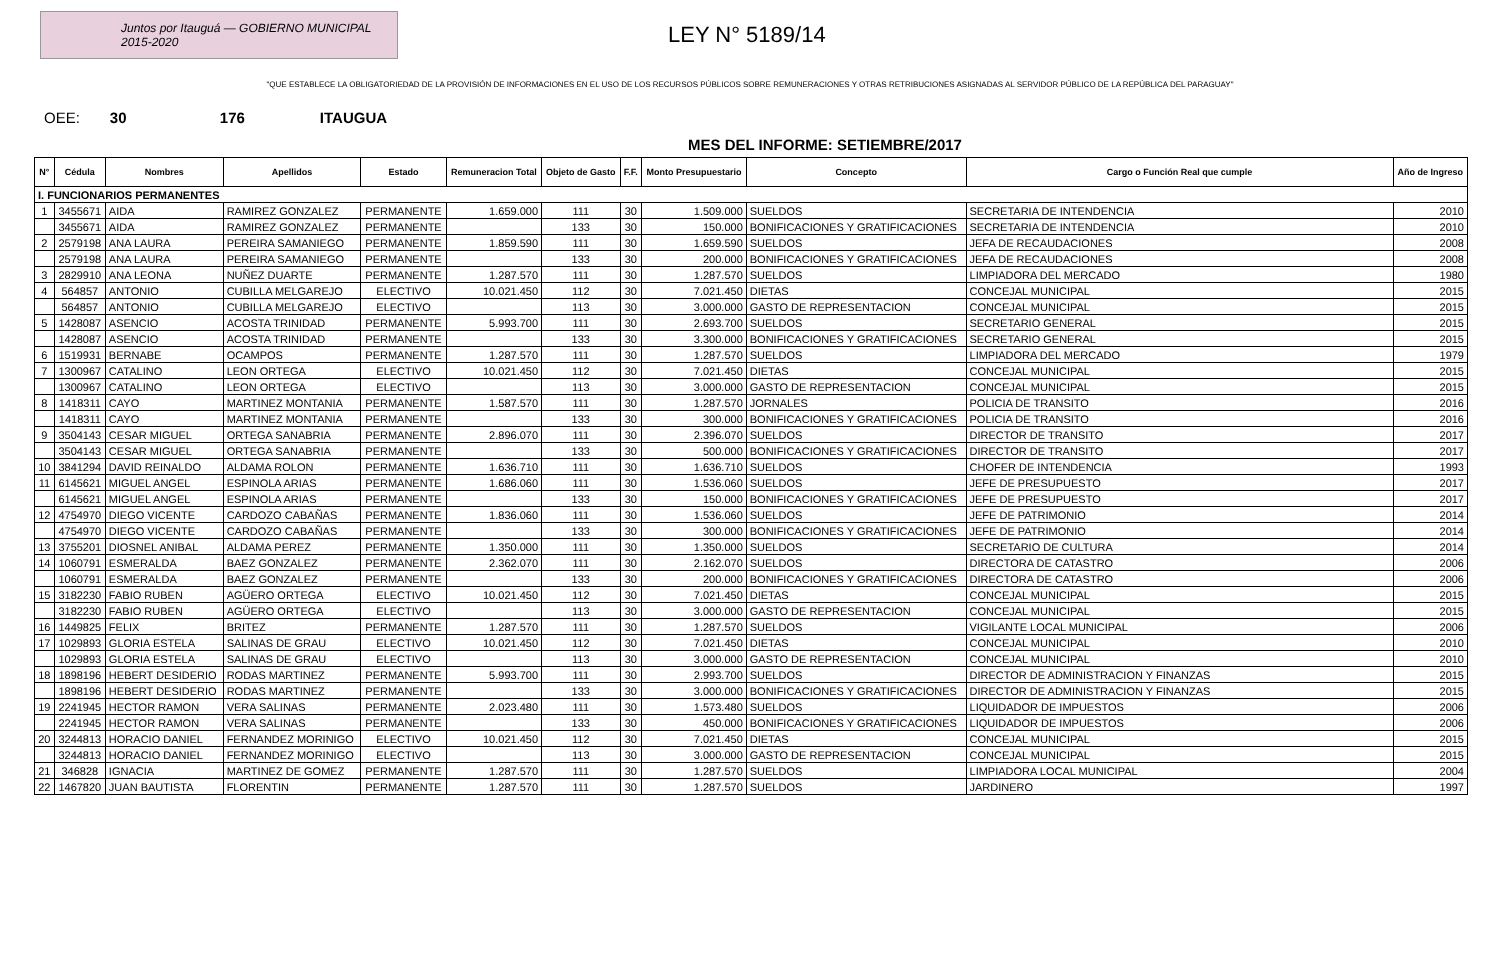Juntos por Itauguá — GOBIERNO MUNICIPAL 2015-2020
LEY N° 5189/14
"QUE ESTABLECE LA OBLIGATORIEDAD DE LA PROVISIÓN DE INFORMACIONES EN EL USO DE LOS RECURSOS PÚBLICOS SOBRE REMUNERACIONES Y OTRAS RETRIBUCIONES ASIGNADAS AL SERVIDOR PÚBLICO DE LA REPÚBLICA DEL PARAGUAY"
OEE: 30 176 ITAUGUA
MES DEL INFORME: SETIEMBRE/2017
| N° | Cédula | Nombres | Apellidos | Estado | Remuneracion Total | Objeto de Gasto | F.F. | Monto Presupuestario | Concepto | Cargo o Función Real que cumple | Año de Ingreso |
| --- | --- | --- | --- | --- | --- | --- | --- | --- | --- | --- | --- |
| I. FUNCIONARIOS PERMANENTES | | | | | | | | | | | |
| 1 | 3455671 | AIDA | RAMIREZ GONZALEZ | PERMANENTE | 1.659.000 | 111 | 30 | 1.509.000 | SUELDOS | SECRETARIA DE INTENDENCIA | 2010 |
| | 3455671 | AIDA | RAMIREZ GONZALEZ | PERMANENTE | | 133 | 30 | 150.000 | BONIFICACIONES Y GRATIFICACIONES | SECRETARIA DE INTENDENCIA | 2010 |
| 2 | 2579198 | ANA LAURA | PEREIRA SAMANIEGO | PERMANENTE | 1.859.590 | 111 | 30 | 1.659.590 | SUELDOS | JEFA DE RECAUDACIONES | 2008 |
| | 2579198 | ANA LAURA | PEREIRA SAMANIEGO | PERMANENTE | | 133 | 30 | 200.000 | BONIFICACIONES Y GRATIFICACIONES | JEFA DE RECAUDACIONES | 2008 |
| 3 | 2829910 | ANA LEONA | NUÑEZ DUARTE | PERMANENTE | 1.287.570 | 111 | 30 | 1.287.570 | SUELDOS | LIMPIADORA DEL MERCADO | 1980 |
| 4 | 564857 | ANTONIO | CUBILLA MELGAREJO | ELECTIVO | 10.021.450 | 112 | 30 | 7.021.450 | DIETAS | CONCEJAL MUNICIPAL | 2015 |
| | 564857 | ANTONIO | CUBILLA MELGAREJO | ELECTIVO | | 113 | 30 | 3.000.000 | GASTO DE REPRESENTACION | CONCEJAL MUNICIPAL | 2015 |
| 5 | 1428087 | ASENCIO | ACOSTA TRINIDAD | PERMANENTE | 5.993.700 | 111 | 30 | 2.693.700 | SUELDOS | SECRETARIO GENERAL | 2015 |
| | 1428087 | ASENCIO | ACOSTA TRINIDAD | PERMANENTE | | 133 | 30 | 3.300.000 | BONIFICACIONES Y GRATIFICACIONES | SECRETARIO GENERAL | 2015 |
| 6 | 1519931 | BERNABE | OCAMPOS | PERMANENTE | 1.287.570 | 111 | 30 | 1.287.570 | SUELDOS | LIMPIADORA DEL MERCADO | 1979 |
| 7 | 1300967 | CATALINO | LEON ORTEGA | ELECTIVO | 10.021.450 | 112 | 30 | 7.021.450 | DIETAS | CONCEJAL MUNICIPAL | 2015 |
| | 1300967 | CATALINO | LEON ORTEGA | ELECTIVO | | 113 | 30 | 3.000.000 | GASTO DE REPRESENTACION | CONCEJAL MUNICIPAL | 2015 |
| 8 | 1418311 | CAYO | MARTINEZ MONTANIA | PERMANENTE | 1.587.570 | 111 | 30 | 1.287.570 | JORNALES | POLICIA DE TRANSITO | 2016 |
| | 1418311 | CAYO | MARTINEZ MONTANIA | PERMANENTE | | 133 | 30 | 300.000 | BONIFICACIONES Y GRATIFICACIONES | POLICIA DE TRANSITO | 2016 |
| 9 | 3504143 | CESAR MIGUEL | ORTEGA SANABRIA | PERMANENTE | 2.896.070 | 111 | 30 | 2.396.070 | SUELDOS | DIRECTOR DE TRANSITO | 2017 |
| | 3504143 | CESAR MIGUEL | ORTEGA SANABRIA | PERMANENTE | | 133 | 30 | 500.000 | BONIFICACIONES Y GRATIFICACIONES | DIRECTOR DE TRANSITO | 2017 |
| 10 | 3841294 | DAVID REINALDO | ALDAMA ROLON | PERMANENTE | 1.636.710 | 111 | 30 | 1.636.710 | SUELDOS | CHOFER DE INTENDENCIA | 1993 |
| 11 | 6145621 | MIGUEL ANGEL | ESPINOLA ARIAS | PERMANENTE | 1.686.060 | 111 | 30 | 1.536.060 | SUELDOS | JEFE DE PRESUPUESTO | 2017 |
| | 6145621 | MIGUEL ANGEL | ESPINOLA ARIAS | PERMANENTE | | 133 | 30 | 150.000 | BONIFICACIONES Y GRATIFICACIONES | JEFE DE PRESUPUESTO | 2017 |
| 12 | 4754970 | DIEGO VICENTE | CARDOZO CABAÑAS | PERMANENTE | 1.836.060 | 111 | 30 | 1.536.060 | SUELDOS | JEFE DE PATRIMONIO | 2014 |
| | 4754970 | DIEGO VICENTE | CARDOZO CABAÑAS | PERMANENTE | | 133 | 30 | 300.000 | BONIFICACIONES Y GRATIFICACIONES | JEFE DE PATRIMONIO | 2014 |
| 13 | 3755201 | DIOSNEL ANIBAL | ALDAMA PEREZ | PERMANENTE | 1.350.000 | 111 | 30 | 1.350.000 | SUELDOS | SECRETARIO DE CULTURA | 2014 |
| 14 | 1060791 | ESMERALDA | BAEZ GONZALEZ | PERMANENTE | 2.362.070 | 111 | 30 | 2.162.070 | SUELDOS | DIRECTORA DE CATASTRO | 2006 |
| | 1060791 | ESMERALDA | BAEZ GONZALEZ | PERMANENTE | | 133 | 30 | 200.000 | BONIFICACIONES Y GRATIFICACIONES | DIRECTORA DE CATASTRO | 2006 |
| 15 | 3182230 | FABIO RUBEN | AGÜERO ORTEGA | ELECTIVO | 10.021.450 | 112 | 30 | 7.021.450 | DIETAS | CONCEJAL MUNICIPAL | 2015 |
| | 3182230 | FABIO RUBEN | AGÜERO ORTEGA | ELECTIVO | | 113 | 30 | 3.000.000 | GASTO DE REPRESENTACION | CONCEJAL MUNICIPAL | 2015 |
| 16 | 1449825 | FELIX | BRITEZ | PERMANENTE | 1.287.570 | 111 | 30 | 1.287.570 | SUELDOS | VIGILANTE LOCAL MUNICIPAL | 2006 |
| 17 | 1029893 | GLORIA ESTELA | SALINAS DE GRAU | ELECTIVO | 10.021.450 | 112 | 30 | 7.021.450 | DIETAS | CONCEJAL MUNICIPAL | 2010 |
| | 1029893 | GLORIA ESTELA | SALINAS DE GRAU | ELECTIVO | | 113 | 30 | 3.000.000 | GASTO DE REPRESENTACION | CONCEJAL MUNICIPAL | 2010 |
| 18 | 1898196 | HEBERT DESIDERIO | RODAS MARTINEZ | PERMANENTE | 5.993.700 | 111 | 30 | 2.993.700 | SUELDOS | DIRECTOR DE ADMINISTRACION Y FINANZAS | 2015 |
| | 1898196 | HEBERT DESIDERIO | RODAS MARTINEZ | PERMANENTE | | 133 | 30 | 3.000.000 | BONIFICACIONES Y GRATIFICACIONES | DIRECTOR DE ADMINISTRACION Y FINANZAS | 2015 |
| 19 | 2241945 | HECTOR RAMON | VERA SALINAS | PERMANENTE | 2.023.480 | 111 | 30 | 1.573.480 | SUELDOS | LIQUIDADOR DE IMPUESTOS | 2006 |
| | 2241945 | HECTOR RAMON | VERA SALINAS | PERMANENTE | | 133 | 30 | 450.000 | BONIFICACIONES Y GRATIFICACIONES | LIQUIDADOR DE IMPUESTOS | 2006 |
| 20 | 3244813 | HORACIO DANIEL | FERNANDEZ MORINIGO | ELECTIVO | 10.021.450 | 112 | 30 | 7.021.450 | DIETAS | CONCEJAL MUNICIPAL | 2015 |
| | 3244813 | HORACIO DANIEL | FERNANDEZ MORINIGO | ELECTIVO | | 113 | 30 | 3.000.000 | GASTO DE REPRESENTACION | CONCEJAL MUNICIPAL | 2015 |
| 21 | 346828 | IGNACIA | MARTINEZ DE GOMEZ | PERMANENTE | 1.287.570 | 111 | 30 | 1.287.570 | SUELDOS | LIMPIADORA LOCAL MUNICIPAL | 2004 |
| 22 | 1467820 | JUAN BAUTISTA | FLORENTIN | PERMANENTE | 1.287.570 | 111 | 30 | 1.287.570 | SUELDOS | JARDINERO | 1997 |